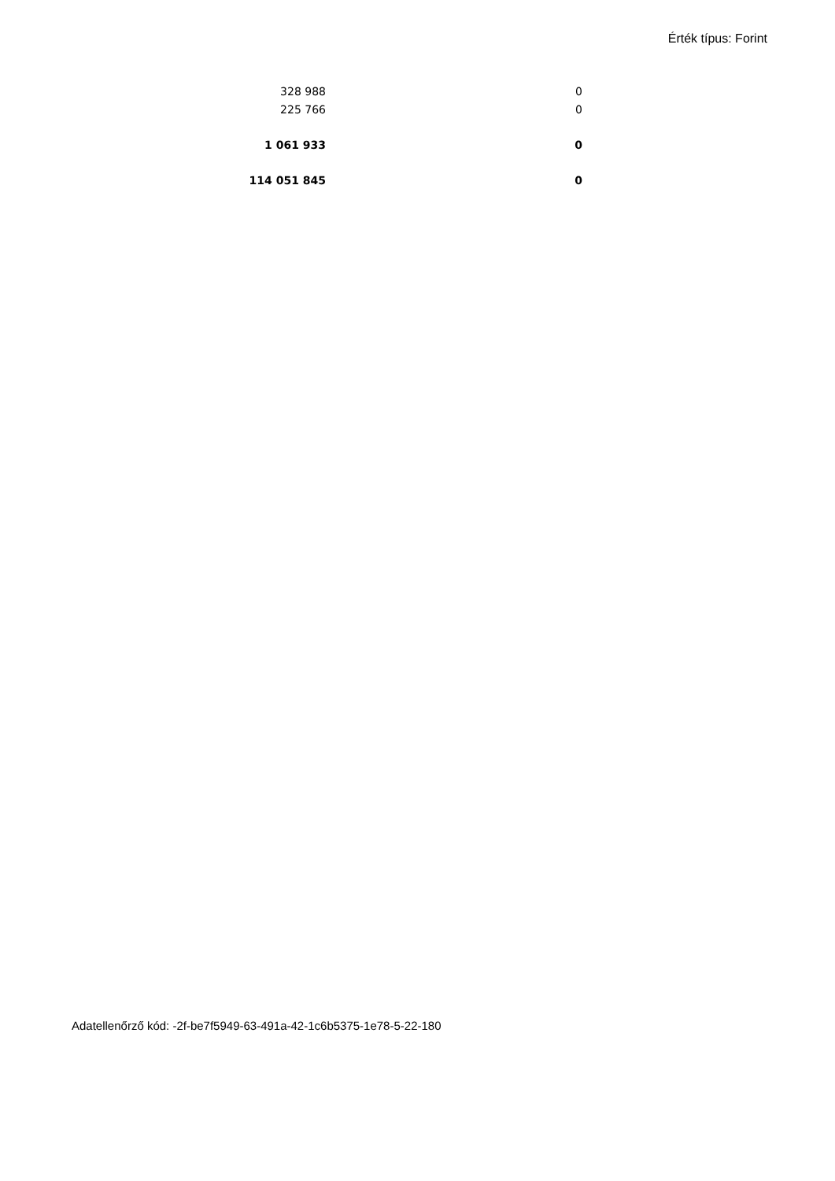Érték típus: Forint
| 328 988 | 0 |
| 225 766 | 0 |
| 1 061 933 | 0 |
| 114 051 845 | 0 |
Adatellenőrző kód: -2f-be7f5949-63-491a-42-1c6b5375-1e78-5-22-180